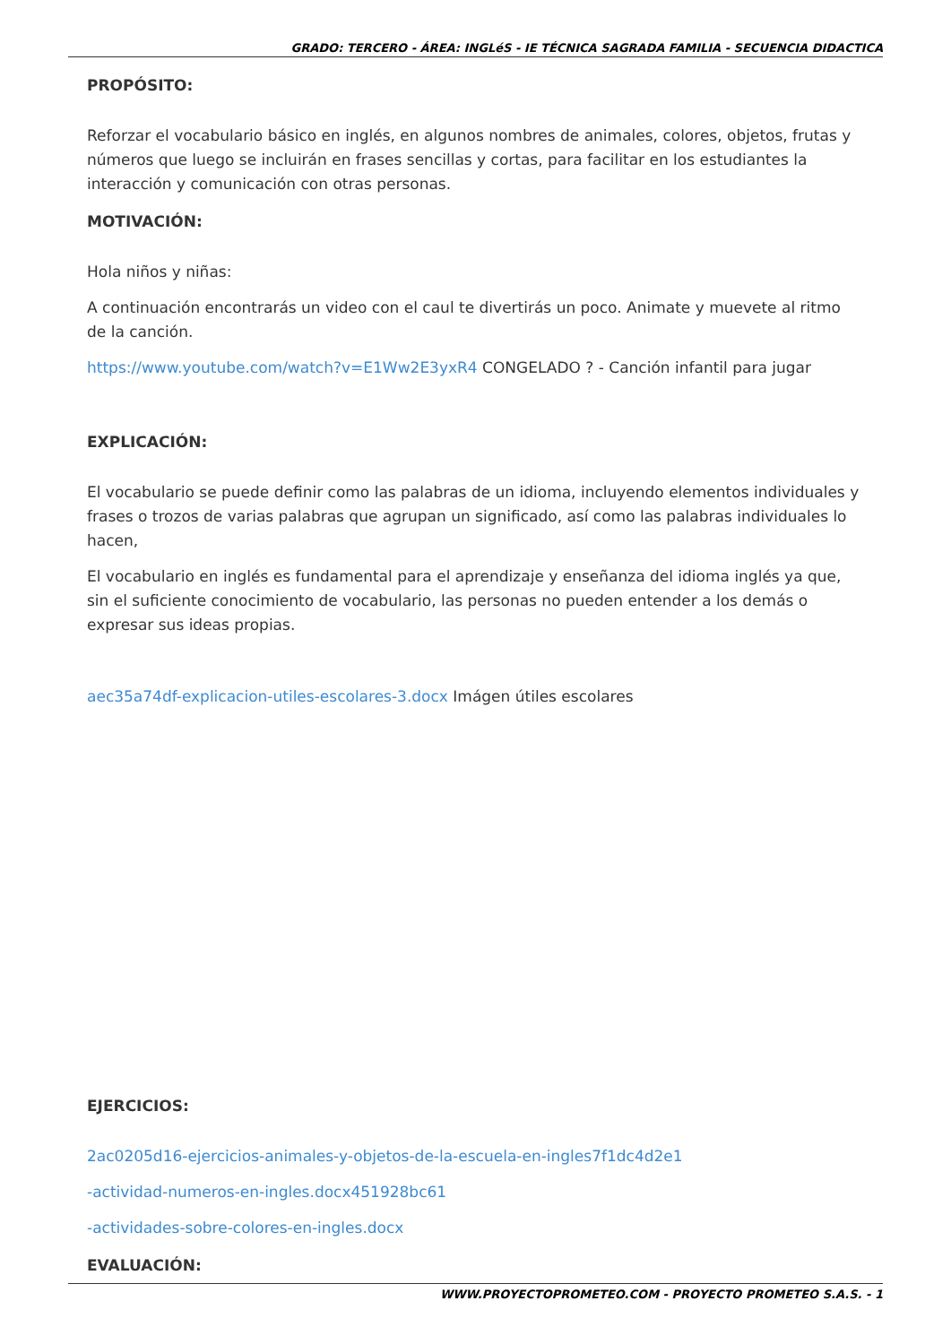GRADO: TERCERO - ÁREA: INGLéS - IE TÉCNICA SAGRADA FAMILIA - SECUENCIA DIDACTICA
PROPÓSITO:
Reforzar el vocabulario básico en inglés, en algunos nombres de animales, colores, objetos, frutas y números que luego se incluirán en frases sencillas y cortas, para facilitar en los estudiantes la interacción y comunicación con otras personas.
MOTIVACIÓN:
Hola niños y niñas:
A continuación encontrarás un video con el caul te divertirás un poco. Animate y muevete al ritmo de la canción.
https://www.youtube.com/watch?v=E1Ww2E3yxR4 CONGELADO ? - Canción infantil para jugar
EXPLICACIÓN:
El vocabulario se puede definir como las palabras de un idioma, incluyendo elementos individuales y frases o trozos de varias palabras que agrupan un significado, así como las palabras individuales lo hacen,
El vocabulario en inglés es fundamental para el aprendizaje y enseñanza del idioma inglés ya que, sin el suficiente conocimiento de vocabulario, las personas no pueden entender a los demás o expresar sus ideas propias.
aec35a74df-explicacion-utiles-escolares-3.docx Imágen útiles escolares
EJERCICIOS:
2ac0205d16-ejercicios-animales-y-objetos-de-la-escuela-en-ingles7f1dc4d2e1
-actividad-numeros-en-ingles.docx451928bc61
-actividades-sobre-colores-en-ingles.docx
EVALUACIÓN:
WWW.PROYECTOPROMETEO.COM - PROYECTO PROMETEO S.A.S. - 1